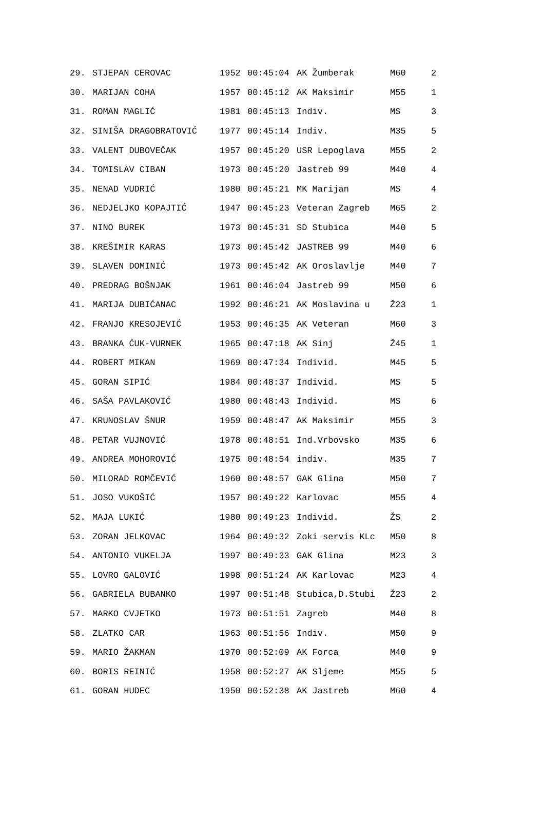| 29. | STJEPAN CEROVAC | 1952 | 00:45:04 | AK Žumberak | M60 | 2 |
| 30. | MARIJAN COHA | 1957 | 00:45:12 | AK Maksimir | M55 | 1 |
| 31. | ROMAN MAGLIĆ | 1981 | 00:45:13 | Indiv. | MS | 3 |
| 32. | SINIŠA DRAGOBRATOVIĆ | 1977 | 00:45:14 | Indiv. | M35 | 5 |
| 33. | VALENT DUBOVEČAK | 1957 | 00:45:20 | USR Lepoglava | M55 | 2 |
| 34. | TOMISLAV CIBAN | 1973 | 00:45:20 | Jastreb 99 | M40 | 4 |
| 35. | NENAD VUDRIĆ | 1980 | 00:45:21 | MK Marijan | MS | 4 |
| 36. | NEDJELJKO KOPAJTIĆ | 1947 | 00:45:23 | Veteran Zagreb | M65 | 2 |
| 37. | NINO BUREK | 1973 | 00:45:31 | SD Stubica | M40 | 5 |
| 38. | KREŠIMIR KARAS | 1973 | 00:45:42 | JASTREB 99 | M40 | 6 |
| 39. | SLAVEN DOMINIĆ | 1973 | 00:45:42 | AK Oroslavlje | M40 | 7 |
| 40. | PREDRAG BOŠNJAK | 1961 | 00:46:04 | Jastreb 99 | M50 | 6 |
| 41. | MARIJA DUBIĆANAC | 1992 | 00:46:21 | AK Moslavina u | Ž23 | 1 |
| 42. | FRANJO KRESOJEVIĆ | 1953 | 00:46:35 | AK Veteran | M60 | 3 |
| 43. | BRANKA ĆUK-VURNEK | 1965 | 00:47:18 | AK Sinj | Ž45 | 1 |
| 44. | ROBERT MIKAN | 1969 | 00:47:34 | Individ. | M45 | 5 |
| 45. | GORAN SIPIĆ | 1984 | 00:48:37 | Individ. | MS | 5 |
| 46. | SAŠA PAVLAKOVIĆ | 1980 | 00:48:43 | Individ. | MS | 6 |
| 47. | KRUNOSLAV ŠNUR | 1959 | 00:48:47 | AK Maksimir | M55 | 3 |
| 48. | PETAR VUJNOVIĆ | 1978 | 00:48:51 | Ind.Vrbovsko | M35 | 6 |
| 49. | ANDREA MOHOROVIĆ | 1975 | 00:48:54 | indiv. | M35 | 7 |
| 50. | MILORAD ROMČEVIĆ | 1960 | 00:48:57 | GAK Glina | M50 | 7 |
| 51. | JOSO VUKOŠIĆ | 1957 | 00:49:22 | Karlovac | M55 | 4 |
| 52. | MAJA LUKIĆ | 1980 | 00:49:23 | Individ. | ŽS | 2 |
| 53. | ZORAN JELKOVAC | 1964 | 00:49:32 | Zoki servis KLc | M50 | 8 |
| 54. | ANTONIO VUKELJA | 1997 | 00:49:33 | GAK Glina | M23 | 3 |
| 55. | LOVRO GALOVIĆ | 1998 | 00:51:24 | AK Karlovac | M23 | 4 |
| 56. | GABRIELA BUBANKO | 1997 | 00:51:48 | Stubica,D.Stubi | Ž23 | 2 |
| 57. | MARKO CVJETKO | 1973 | 00:51:51 | Zagreb | M40 | 8 |
| 58. | ZLATKO CAR | 1963 | 00:51:56 | Indiv. | M50 | 9 |
| 59. | MARIO ŽAKMAN | 1970 | 00:52:09 | AK Forca | M40 | 9 |
| 60. | BORIS REINIĆ | 1958 | 00:52:27 | AK Sljeme | M55 | 5 |
| 61. | GORAN HUDEC | 1950 | 00:52:38 | AK Jastreb | M60 | 4 |